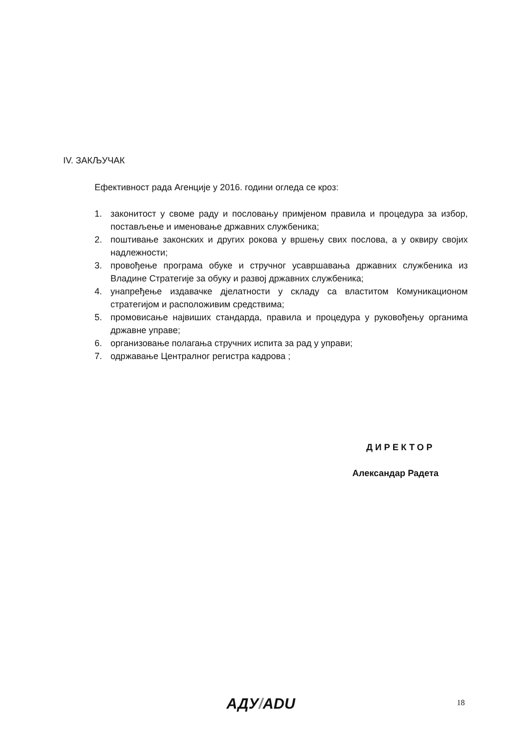IV. ЗАКЉУЧАК
Ефективност рада Агенције у 2016. години огледа се кроз:
1. законитост у своме раду и пословању примјеном правила и процедура за избор, постављење и именовање државних службеника;
2. поштивање законских и других рокова у вршењу свих послова, а у оквиру својих надлежности;
3. провођење програма обуке и стручног усавршавања државних службеника из Владине Стратегије за обуку и развој државних службеника;
4. унапређење издавачке дјелатности у складу са властитом Комуникационом стратегијом и расположивим средствима;
5. промовисање највиших стандарда, правила и процедура у руковођењу органима државне управе;
6. организовање полагања стручних испита за рад у управи;
7. одржавање Централног регистра кадрова ;
ДИРЕКТОР
Александар Радета
АДУ/ADU 18